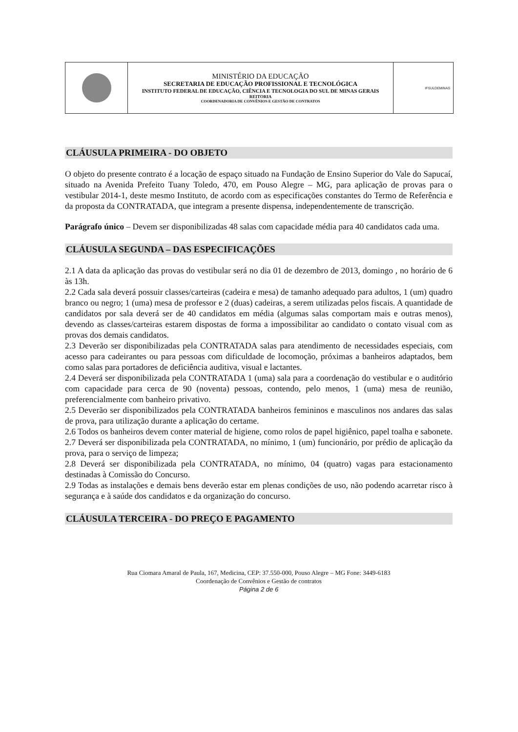| | MINISTÉRIO DA EDUCAÇÃO SECRETARIA DE EDUCAÇÃO PROFISSIONAL E TECNOLÓGICA INSTITUTO FEDERAL DE EDUCAÇÃO, CIÊNCIA E TECNOLOGIA DO SUL DE MINAS GERAIS REITORIA COORDENADORIA DE CONVÊNIOS E GESTÃO DE CONTRATOS | IFSULDEMINAS |
CLÁUSULA PRIMEIRA - DO OBJETO
O objeto do presente contrato é a locação de espaço situado na Fundação de Ensino Superior do Vale do Sapucaí, situado na Avenida Prefeito Tuany Toledo, 470, em Pouso Alegre – MG, para aplicação de provas para o vestibular 2014-1, deste mesmo Instituto, de acordo com as especificações constantes do Termo de Referência e da proposta da CONTRATADA, que integram a presente dispensa, independentemente de transcrição.
Parágrafo único – Devem ser disponibilizadas 48 salas com capacidade média para 40 candidatos cada uma.
CLÁUSULA SEGUNDA – DAS ESPECIFICAÇÕES
2.1 A data da aplicação das provas do vestibular será no dia 01 de dezembro de 2013, domingo , no horário de 6 às 13h.
2.2 Cada sala deverá possuir classes/carteiras (cadeira e mesa) de tamanho adequado para adultos, 1 (um) quadro branco ou negro; 1 (uma) mesa de professor e 2 (duas) cadeiras, a serem utilizadas pelos fiscais. A quantidade de candidatos por sala deverá ser de 40 candidatos em média (algumas salas comportam mais e outras menos), devendo as classes/carteiras estarem dispostas de forma a impossibilitar ao candidato o contato visual com as provas dos demais candidatos.
2.3 Deverão ser disponibilizadas pela CONTRATADA salas para atendimento de necessidades especiais, com acesso para cadeirantes ou para pessoas com dificuldade de locomoção, próximas a banheiros adaptados, bem como salas para portadores de deficiência auditiva, visual e lactantes.
2.4 Deverá ser disponibilizada pela CONTRATADA 1 (uma) sala para a coordenação do vestibular e o auditório com capacidade para cerca de 90 (noventa) pessoas, contendo, pelo menos, 1 (uma) mesa de reunião, preferencialmente com banheiro privativo.
2.5 Deverão ser disponibilizados pela CONTRATADA banheiros femininos e masculinos nos andares das salas de prova, para utilização durante a aplicação do certame.
2.6 Todos os banheiros devem conter material de higiene, como rolos de papel higiênico, papel toalha e sabonete.
2.7 Deverá ser disponibilizada pela CONTRATADA, no mínimo, 1 (um) funcionário, por prédio de aplicação da prova, para o serviço de limpeza;
2.8 Deverá ser disponibilizada pela CONTRATADA, no mínimo, 04 (quatro) vagas para estacionamento destinadas à Comissão do Concurso.
2.9 Todas as instalações e demais bens deverão estar em plenas condições de uso, não podendo acarretar risco à segurança e à saúde dos candidatos e da organização do concurso.
CLÁUSULA TERCEIRA - DO PREÇO E PAGAMENTO
Rua Ciomara Amaral de Paula, 167, Medicina, CEP: 37.550-000, Pouso Alegre – MG Fone: 3449-6183
Coordenação de Convênios e Gestão de contratos
Página 2 de 6